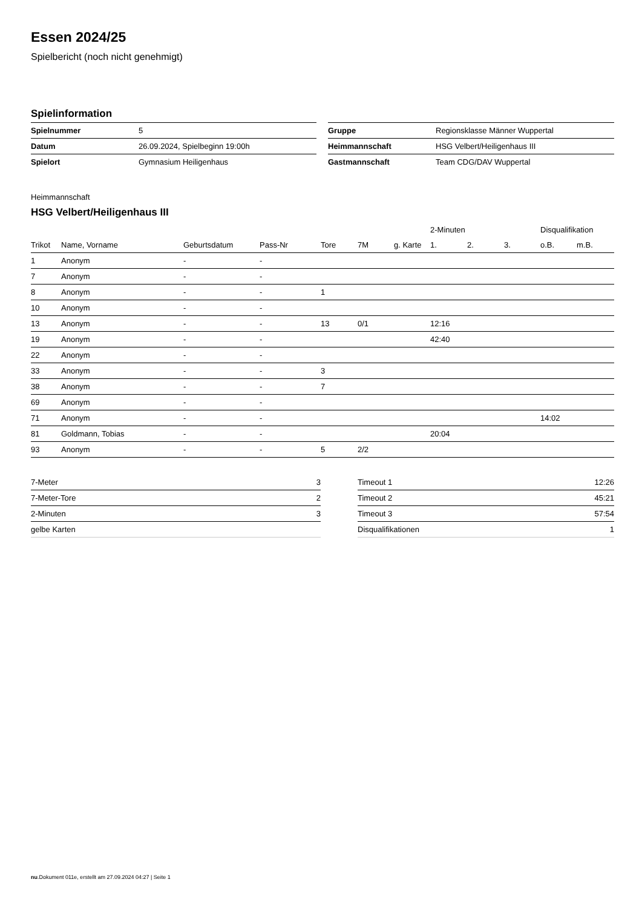Essen 2024/25
Spielbericht (noch nicht genehmigt)
Spielinformation
| Spielnummer | 5 |
| Datum | 26.09.2024, Spielbeginn 19:00h |
| Spielort | Gymnasium Heiligenhaus |
| Gruppe | Regionsklasse Männer Wuppertal |
| Heimmannschaft | HSG Velbert/Heiligenhaus III |
| Gastmannschaft | Team CDG/DAV Wuppertal |
Heimmannschaft
HSG Velbert/Heiligenhaus III
| | | | | | | | 2-Minuten | | | Disqualifikation | |
| --- | --- | --- | --- | --- | --- | --- | --- | --- | --- | --- | --- |
| Trikot | Name, Vorname | Geburtsdatum | Pass-Nr | Tore | 7M | g. Karte | 1. | 2. | 3. | o.B. | m.B. |
| 1 | Anonym | - | - | | | | | | | | |
| 7 | Anonym | - | - | | | | | | | | |
| 8 | Anonym | - | - | 1 | | | | | | | |
| 10 | Anonym | - | - | | | | | | | | |
| 13 | Anonym | - | - | 13 | 0/1 | | 12:16 | | | | |
| 19 | Anonym | - | - | | | | 42:40 | | | | |
| 22 | Anonym | - | - | | | | | | | | |
| 33 | Anonym | - | - | 3 | | | | | | | |
| 38 | Anonym | - | - | 7 | | | | | | | |
| 69 | Anonym | - | - | | | | | | | | |
| 71 | Anonym | - | - | | | | | | | 14:02 | |
| 81 | Goldmann, Tobias | - | - | | | | 20:04 | | | | |
| 93 | Anonym | - | - | 5 | 2/2 | | | | | | |
| 7-Meter | 3 |
| 7-Meter-Tore | 2 |
| 2-Minuten | 3 |
| gelbe Karten | |
| Timeout 1 | 12:26 |
| Timeout 2 | 45:21 |
| Timeout 3 | 57:54 |
| Disqualifikationen | 1 |
nu.Dokument 011e, erstellt am 27.09.2024 04:27 | Seite 1